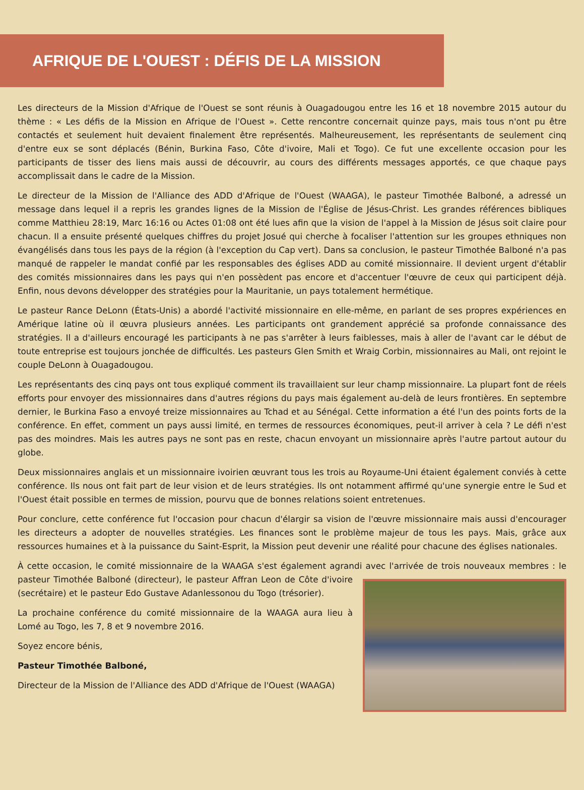AFRIQUE DE L'OUEST : DÉFIS DE LA MISSION
Les directeurs de la Mission d'Afrique de l'Ouest se sont réunis à Ouagadougou entre les 16 et 18 novembre 2015 autour du thème : « Les défis de la Mission en Afrique de l'Ouest ». Cette rencontre concernait quinze pays, mais tous n'ont pu être contactés et seulement huit devaient finalement être représentés. Malheureusement, les représentants de seulement cinq d'entre eux se sont déplacés (Bénin, Burkina Faso, Côte d'ivoire, Mali et Togo). Ce fut une excellente occasion pour les participants de tisser des liens mais aussi de découvrir, au cours des différents messages apportés, ce que chaque pays accomplissait dans le cadre de la Mission.
Le directeur de la Mission de l'Alliance des ADD d'Afrique de l'Ouest (WAAGA), le pasteur Timothée Balboné, a adressé un message dans lequel il a repris les grandes lignes de la Mission de l'Église de Jésus-Christ. Les grandes références bibliques comme Matthieu 28:19, Marc 16:16 ou Actes 01:08 ont été lues afin que la vision de l'appel à la Mission de Jésus soit claire pour chacun. Il a ensuite présenté quelques chiffres du projet Josué qui cherche à focaliser l'attention sur les groupes ethniques non évangélisés dans tous les pays de la région (à l'exception du Cap vert). Dans sa conclusion, le pasteur Timothée Balboné n'a pas manqué de rappeler le mandat confié par les responsables des églises ADD au comité missionnaire. Il devient urgent d'établir des comités missionnaires dans les pays qui n'en possèdent pas encore et d'accentuer l'œuvre de ceux qui participent déjà. Enfin, nous devons développer des stratégies pour la Mauritanie, un pays totalement hermétique.
Le pasteur Rance DeLonn (États-Unis) a abordé l'activité missionnaire en elle-même, en parlant de ses propres expériences en Amérique latine où il œuvra plusieurs années. Les participants ont grandement apprécié sa profonde connaissance des stratégies. Il a d'ailleurs encouragé les participants à ne pas s'arrêter à leurs faiblesses, mais à aller de l'avant car le début de toute entreprise est toujours jonchée de difficultés. Les pasteurs Glen Smith et Wraig Corbin, missionnaires au Mali, ont rejoint le couple DeLonn à Ouagadougou.
Les représentants des cinq pays ont tous expliqué comment ils travaillaient sur leur champ missionnaire. La plupart font de réels efforts pour envoyer des missionnaires dans d'autres régions du pays mais également au-delà de leurs frontières. En septembre dernier, le Burkina Faso a envoyé treize missionnaires au Tchad et au Sénégal. Cette information a été l'un des points forts de la conférence. En effet, comment un pays aussi limité, en termes de ressources économiques, peut-il arriver à cela ? Le défi n'est pas des moindres. Mais les autres pays ne sont pas en reste, chacun envoyant un missionnaire après l'autre partout autour du globe.
Deux missionnaires anglais et un missionnaire ivoirien œuvrant tous les trois au Royaume-Uni étaient également conviés à cette conférence. Ils nous ont fait part de leur vision et de leurs stratégies. Ils ont notamment affirmé qu'une synergie entre le Sud et l'Ouest était possible en termes de mission, pourvu que de bonnes relations soient entretenues.
Pour conclure, cette conférence fut l'occasion pour chacun d'élargir sa vision de l'œuvre missionnaire mais aussi d'encourager les directeurs a adopter de nouvelles stratégies. Les finances sont le problème majeur de tous les pays. Mais, grâce aux ressources humaines et à la puissance du Saint-Esprit, la Mission peut devenir une réalité pour chacune des églises nationales.
À cette occasion, le comité missionnaire de la WAAGA s'est également agrandi avec l'arrivée de trois nouveaux membres : le pasteur Timothée Balboné (directeur), le pasteur Affran Leon de Côte d'ivoire (secrétaire) et le pasteur Edo Gustave Adanlessonou du Togo (trésorier).
La prochaine conférence du comité missionnaire de la WAAGA aura lieu à Lomé au Togo, les 7, 8 et 9 novembre 2016.
Soyez encore bénis,
Pasteur Timothée Balboné,
Directeur de la Mission de l'Alliance des ADD d'Afrique de l'Ouest (WAAGA)